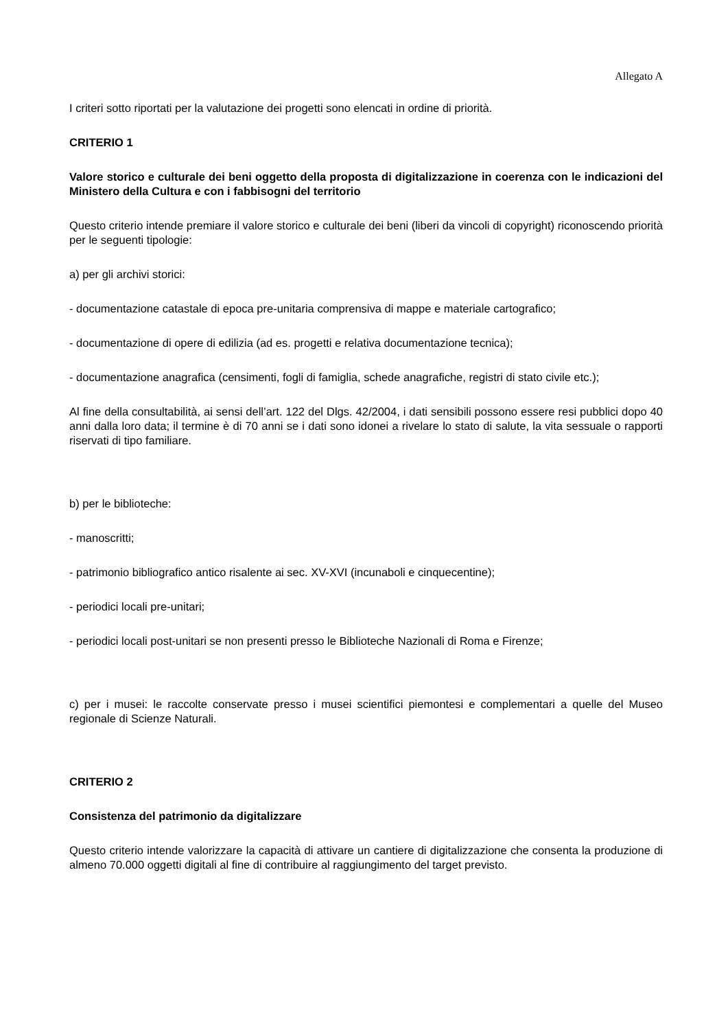Allegato A
I criteri sotto riportati per la valutazione dei progetti sono elencati in ordine di priorità.
CRITERIO 1
Valore storico e culturale dei beni oggetto della proposta di digitalizzazione in coerenza con le indicazioni del Ministero della Cultura e con i fabbisogni del territorio
Questo criterio intende premiare il valore storico e culturale dei beni (liberi da vincoli di copyright) riconoscendo priorità per le seguenti tipologie:
a) per gli archivi storici:
- documentazione catastale di epoca pre-unitaria comprensiva di mappe e materiale cartografico;
- documentazione di opere di edilizia (ad es. progetti e relativa documentazione tecnica);
- documentazione anagrafica (censimenti, fogli di famiglia, schede anagrafiche, registri di stato civile etc.);
Al fine della consultabilità, ai sensi dell’art. 122 del Dlgs. 42/2004, i dati sensibili possono essere resi pubblici dopo 40 anni dalla loro data; il termine è di 70 anni se i dati sono idonei a rivelare lo stato di salute, la vita sessuale o rapporti riservati di tipo familiare.
b) per le biblioteche:
- manoscritti;
- patrimonio bibliografico antico risalente ai sec. XV-XVI (incunaboli e cinquecentine);
- periodici locali pre-unitari;
- periodici locali post-unitari se non presenti presso le Biblioteche Nazionali di Roma e Firenze;
c) per i musei: le raccolte conservate presso i musei scientifici piemontesi e complementari a quelle del Museo regionale di Scienze Naturali.
CRITERIO 2
Consistenza del patrimonio da digitalizzare
Questo criterio intende valorizzare la capacità di attivare un cantiere di digitalizzazione che consenta la produzione di almeno 70.000 oggetti digitali al fine di contribuire al raggiungimento del target previsto.